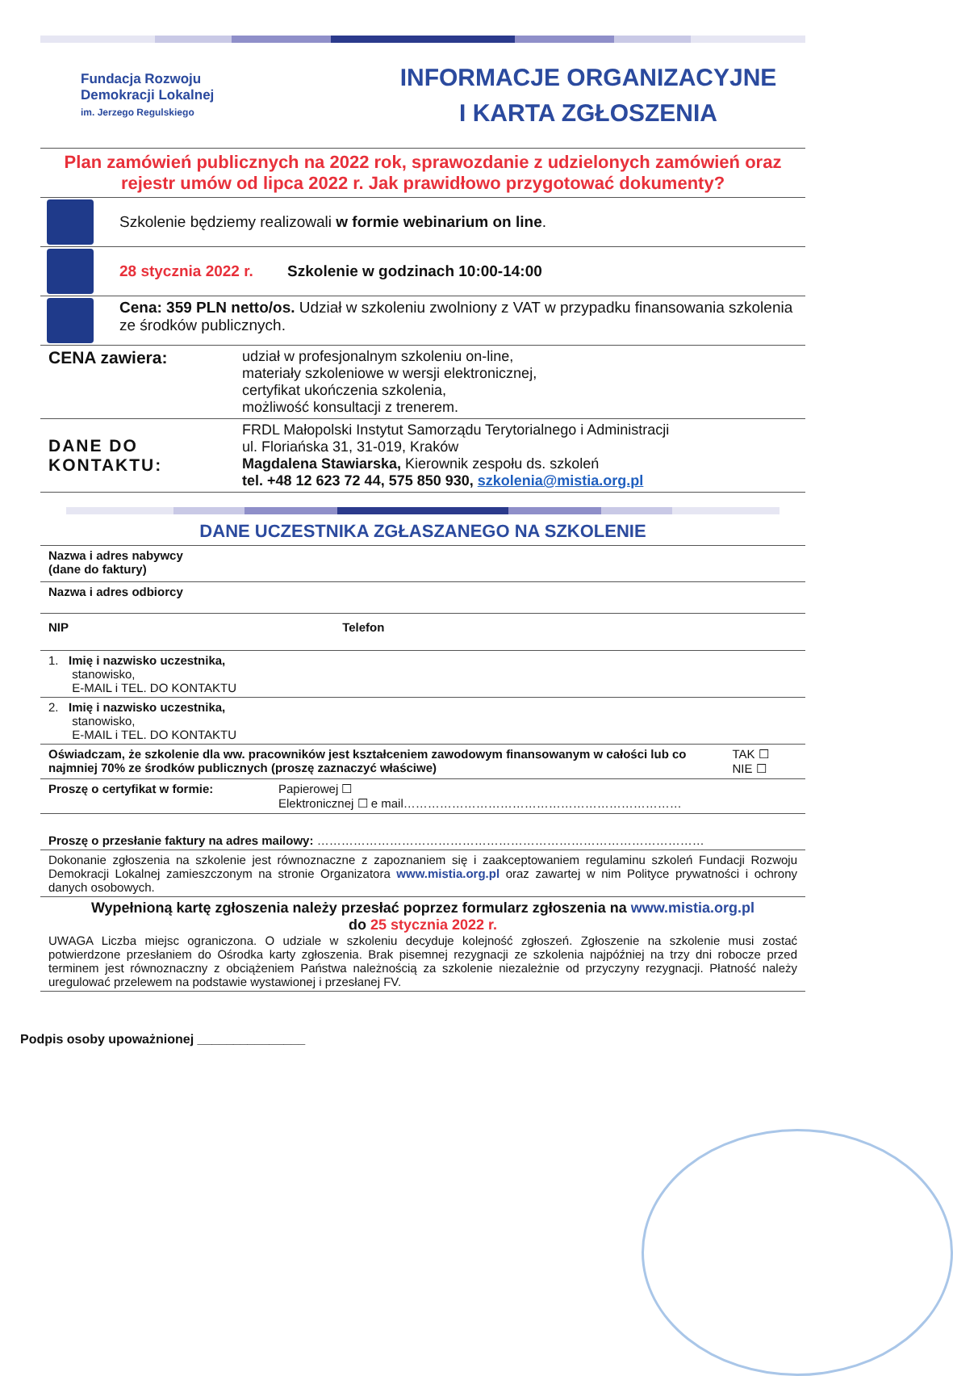Fundacja Rozwoju
Demokracji Lokalnej
im. Jerzego Regulskiego
INFORMACJE ORGANIZACYJNE
I KARTA ZGŁOSZENIA
Plan zamówień publicznych na 2022 rok, sprawozdanie z udzielonych zamówień oraz rejestr umów od lipca 2022 r. Jak prawidłowo przygotować dokumenty?
| | Szkolenie będziemy realizowali w formie webinarium on line . |
| | 28 stycznia 2022 r. Szkolenie w godzinach 10:00-14:00 |
| | Cena: 359 PLN netto/os. Udział w szkoleniu zwolniony z VAT w przypadku finansowania szkolenia ze środków publicznych. |
| CENA zawiera: | udział w profesjonalnym szkoleniu on-line, materiały szkoleniowe w wersji elektronicznej, certyfikat ukończenia szkolenia, możliwość konsultacji z trenerem. |
| DANE DO KONTAKTU: | FRDL Małopolski Instytut Samorządu Terytorialnego i Administracji ul. Floriańska 31, 31-019, Kraków Magdalena Stawiarska, Kierownik zespołu ds. szkoleń tel. +48 12 623 72 44, 575 850 930, szkolenia@mistia.org.pl |
DANE UCZESTNIKA ZGŁASZANEGO NA SZKOLENIE
| Nazwa i adres nabywcy (dane do faktury) | | |
| Nazwa i adres odbiorcy | | |
| NIP Telefon | | |
| 1. Imię i nazwisko uczestnika, stanowisko, E-MAIL i TEL. DO KONTAKTU | | |
| 2. Imię i nazwisko uczestnika, stanowisko, E-MAIL i TEL. DO KONTAKTU | | |
| Oświadczam, że szkolenie dla ww. pracowników jest kształceniem zawodowym finansowanym w całości lub co najmniej 70% ze środków publicznych (proszę zaznaczyć właściwe) | | TAK ☐ NIE ☐ |
| Proszę o certyfikat w formie: | Papierowej ☐ Elektronicznej ☐ e mail…………………………………………………………… | |
| Proszę o przesłanie faktury na adres mailowy: …………………………………………………………………………………… | | |
| Dokonanie zgłoszenia na szkolenie jest równoznaczne z zapoznaniem się i zaakceptowaniem regulaminu szkoleń Fundacji Rozwoju Demokracji Lokalnej zamieszczonym na stronie Organizatora www.mistia.org.pl oraz zawartej w nim Polityce prywatności i ochrony danych osobowych. | | |
| Wypełnioną kartę zgłoszenia należy przesłać poprzez formularz zgłoszenia na www.mistia.org.pl do 25 stycznia 2022 r. UWAGA Liczba miejsc ograniczona. O udziale w szkoleniu decyduje kolejność zgłoszeń. Zgłoszenie na szkolenie musi zostać potwierdzone przesłaniem do Ośrodka karty zgłoszenia. Brak pisemnej rezygnacji ze szkolenia najpóźniej na trzy dni robocze przed terminem jest równoznaczny z obciążeniem Państwa należnością za szkolenie niezależnie od przyczyny rezygnacji. Płatność należy uregulować przelewem na podstawie wystawionej i przesłanej FV. | | |
Podpis osoby upoważnionej _______________